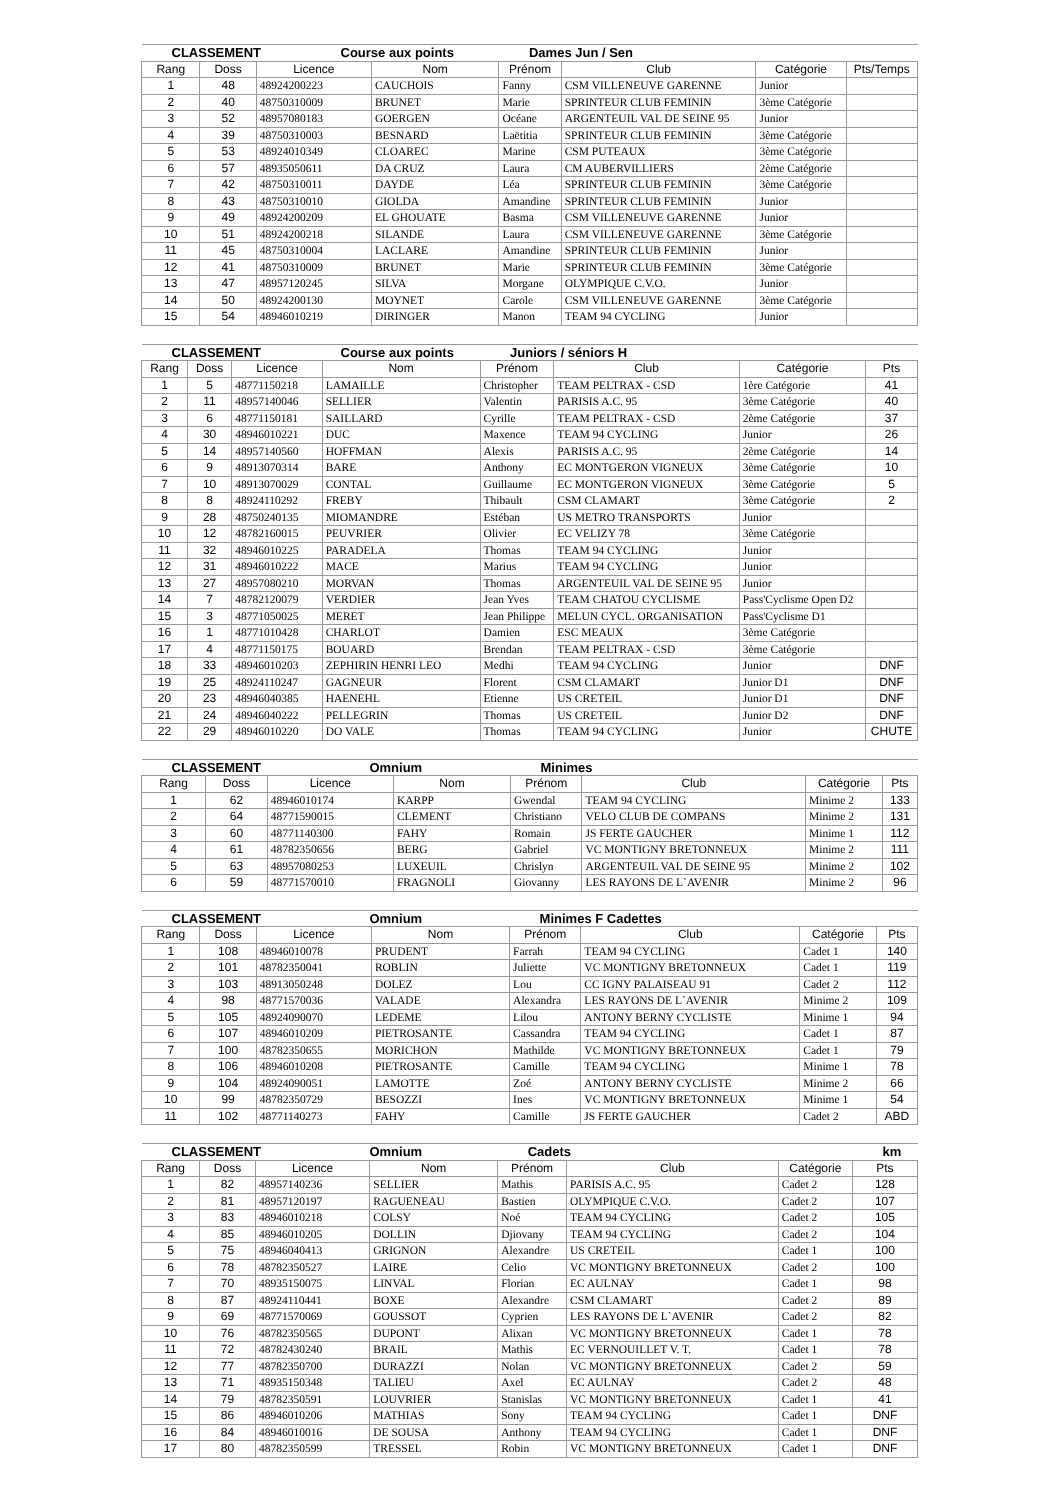| CLASSEMENT Course aux points | | | | Dames Jun / Sen | | | |
| --- | --- | --- | --- | --- | --- | --- | --- |
| Rang | Doss | Licence | Nom | Prénom | Club | Catégorie | Pts/Temps |
| 1 | 48 | 48924200223 | CAUCHOIS | Fanny | CSM VILLENEUVE GARENNE | Junior | |
| 2 | 40 | 48750310009 | BRUNET | Marie | SPRINTEUR CLUB FEMININ | 3ème Catégorie | |
| 3 | 52 | 48957080183 | GOERGEN | Océane | ARGENTEUIL VAL DE SEINE 95 | Junior | |
| 4 | 39 | 48750310003 | BESNARD | Laëtitia | SPRINTEUR CLUB FEMININ | 3ème Catégorie | |
| 5 | 53 | 48924010349 | CLOAREC | Marine | CSM PUTEAUX | 3ème Catégorie | |
| 6 | 57 | 48935050611 | DA CRUZ | Laura | CM AUBERVILLIERS | 2ème Catégorie | |
| 7 | 42 | 48750310011 | DAYDE | Léa | SPRINTEUR CLUB FEMININ | 3ème Catégorie | |
| 8 | 43 | 48750310010 | GIOLDA | Amandine | SPRINTEUR CLUB FEMININ | Junior | |
| 9 | 49 | 48924200209 | EL GHOUATE | Basma | CSM VILLENEUVE GARENNE | Junior | |
| 10 | 51 | 48924200218 | SILANDE | Laura | CSM VILLENEUVE GARENNE | 3ème Catégorie | |
| 11 | 45 | 48750310004 | LACLARE | Amandine | SPRINTEUR CLUB FEMININ | Junior | |
| 12 | 41 | 48750310009 | BRUNET | Marie | SPRINTEUR CLUB FEMININ | 3ème Catégorie | |
| 13 | 47 | 48957120245 | SILVA | Morgane | OLYMPIQUE C.V.O. | Junior | |
| 14 | 50 | 48924200130 | MOYNET | Carole | CSM VILLENEUVE GARENNE | 3ème Catégorie | |
| 15 | 54 | 48946010219 | DIRINGER | Manon | TEAM 94 CYCLING | Junior | |
| CLASSEMENT Course aux points | | | | Juniors / séniors H | | | |
| --- | --- | --- | --- | --- | --- | --- | --- |
| Rang | Doss | Licence | Nom | Prénom | Club | Catégorie | Pts |
| 1 | 5 | 48771150218 | LAMAILLE | Christopher | TEAM PELTRAX - CSD | 1ère Catégorie | 41 |
| 2 | 11 | 48957140046 | SELLIER | Valentin | PARISIS A.C. 95 | 3ème Catégorie | 40 |
| 3 | 6 | 48771150181 | SAILLARD | Cyrille | TEAM PELTRAX - CSD | 2ème Catégorie | 37 |
| 4 | 30 | 48946010221 | DUC | Maxence | TEAM 94 CYCLING | Junior | 26 |
| 5 | 14 | 48957140560 | HOFFMAN | Alexis | PARISIS A.C. 95 | 2ème Catégorie | 14 |
| 6 | 9 | 48913070314 | BARE | Anthony | EC MONTGERON VIGNEUX | 3ème Catégorie | 10 |
| 7 | 10 | 48913070029 | CONTAL | Guillaume | EC MONTGERON VIGNEUX | 3ème Catégorie | 5 |
| 8 | 8 | 48924110292 | FREBY | Thibault | CSM CLAMART | 3ème Catégorie | 2 |
| 9 | 28 | 48750240135 | MIOMANDRE | Estéban | US METRO TRANSPORTS | Junior | |
| 10 | 12 | 48782160015 | PEUVRIER | Olivier | EC VELIZY 78 | 3ème Catégorie | |
| 11 | 32 | 48946010225 | PARADELA | Thomas | TEAM 94 CYCLING | Junior | |
| 12 | 31 | 48946010222 | MACE | Marius | TEAM 94 CYCLING | Junior | |
| 13 | 27 | 48957080210 | MORVAN | Thomas | ARGENTEUIL VAL DE SEINE 95 | Junior | |
| 14 | 7 | 48782120079 | VERDIER | Jean Yves | TEAM CHATOU CYCLISME | Pass'Cyclisme Open D2 | |
| 15 | 3 | 48771050025 | MERET | Jean Philippe | MELUN CYCL. ORGANISATION | Pass'Cyclisme D1 | |
| 16 | 1 | 48771010428 | CHARLOT | Damien | ESC MEAUX | 3ème Catégorie | |
| 17 | 4 | 48771150175 | BOUARD | Brendan | TEAM PELTRAX - CSD | 3ème Catégorie | |
| 18 | 33 | 48946010203 | ZEPHIRIN HENRI LEO | Medhi | TEAM 94 CYCLING | Junior | DNF |
| 19 | 25 | 48924110247 | GAGNEUR | Florent | CSM CLAMART | Junior D1 | DNF |
| 20 | 23 | 48946040385 | HAENEHL | Etienne | US CRETEIL | Junior D1 | DNF |
| 21 | 24 | 48946040222 | PELLEGRIN | Thomas | US CRETEIL | Junior D2 | DNF |
| 22 | 29 | 48946010220 | DO VALE | Thomas | TEAM 94 CYCLING | Junior | CHUTE |
| CLASSEMENT Omnium | | | | Minimes | | | |
| --- | --- | --- | --- | --- | --- | --- | --- |
| Rang | Doss | Licence | Nom | Prénom | Club | Catégorie | Pts |
| 1 | 62 | 48946010174 | KARPP | Gwendal | TEAM 94 CYCLING | Minime 2 | 133 |
| 2 | 64 | 48771590015 | CLEMENT | Christiano | VELO CLUB DE COMPANS | Minime 2 | 131 |
| 3 | 60 | 48771140300 | FAHY | Romain | JS FERTE GAUCHER | Minime 1 | 112 |
| 4 | 61 | 48782350656 | BERG | Gabriel | VC MONTIGNY BRETONNEUX | Minime 2 | 111 |
| 5 | 63 | 48957080253 | LUXEUIL | Chrislyn | ARGENTEUIL VAL DE SEINE 95 | Minime 2 | 102 |
| 6 | 59 | 48771570010 | FRAGNOLI | Giovanny | LES RAYONS DE L`AVENIR | Minime 2 | 96 |
| CLASSEMENT Omnium | | | | Minimes F Cadettes | | | |
| --- | --- | --- | --- | --- | --- | --- | --- |
| Rang | Doss | Licence | Nom | Prénom | Club | Catégorie | Pts |
| 1 | 108 | 48946010078 | PRUDENT | Farrah | TEAM 94 CYCLING | Cadet 1 | 140 |
| 2 | 101 | 48782350041 | ROBLIN | Juliette | VC MONTIGNY BRETONNEUX | Cadet 1 | 119 |
| 3 | 103 | 48913050248 | DOLEZ | Lou | CC IGNY PALAISEAU 91 | Cadet 2 | 112 |
| 4 | 98 | 48771570036 | VALADE | Alexandra | LES RAYONS DE L`AVENIR | Minime 2 | 109 |
| 5 | 105 | 48924090070 | LEDEME | Lilou | ANTONY BERNY CYCLISTE | Minime 1 | 94 |
| 6 | 107 | 48946010209 | PIETROSANTE | Cassandra | TEAM 94 CYCLING | Cadet 1 | 87 |
| 7 | 100 | 48782350655 | MORICHON | Mathilde | VC MONTIGNY BRETONNEUX | Cadet 1 | 79 |
| 8 | 106 | 48946010208 | PIETROSANTE | Camille | TEAM 94 CYCLING | Minime 1 | 78 |
| 9 | 104 | 48924090051 | LAMOTTE | Zoé | ANTONY BERNY CYCLISTE | Minime 2 | 66 |
| 10 | 99 | 48782350729 | BESOZZI | Ines | VC MONTIGNY BRETONNEUX | Minime 1 | 54 |
| 11 | 102 | 48771140273 | FAHY | Camille | JS FERTE GAUCHER | Cadet 2 | ABD |
| CLASSEMENT Omnium | | | | Cadets | | | km |
| --- | --- | --- | --- | --- | --- | --- | --- |
| Rang | Doss | Licence | Nom | Prénom | Club | Catégorie | Pts |
| 1 | 82 | 48957140236 | SELLIER | Mathis | PARISIS A.C. 95 | Cadet 2 | 128 |
| 2 | 81 | 48957120197 | RAGUENEAU | Bastien | OLYMPIQUE C.V.O. | Cadet 2 | 107 |
| 3 | 83 | 48946010218 | COLSY | Noé | TEAM 94 CYCLING | Cadet 2 | 105 |
| 4 | 85 | 48946010205 | DOLLIN | Djiovany | TEAM 94 CYCLING | Cadet 2 | 104 |
| 5 | 75 | 48946040413 | GRIGNON | Alexandre | US CRETEIL | Cadet 1 | 100 |
| 6 | 78 | 48782350527 | LAIRE | Celio | VC MONTIGNY BRETONNEUX | Cadet 2 | 100 |
| 7 | 70 | 48935150075 | LINVAL | Florian | EC AULNAY | Cadet 1 | 98 |
| 8 | 87 | 48924110441 | BOXE | Alexandre | CSM CLAMART | Cadet 2 | 89 |
| 9 | 69 | 48771570069 | GOUSSOT | Cyprien | LES RAYONS DE L`AVENIR | Cadet 2 | 82 |
| 10 | 76 | 48782350565 | DUPONT | Alixan | VC MONTIGNY BRETONNEUX | Cadet 1 | 78 |
| 11 | 72 | 48782430240 | BRAIL | Mathis | EC VERNOUILLET V. T. | Cadet 1 | 78 |
| 12 | 77 | 48782350700 | DURAZZI | Nolan | VC MONTIGNY BRETONNEUX | Cadet 2 | 59 |
| 13 | 71 | 48935150348 | TALIEU | Axel | EC AULNAY | Cadet 2 | 48 |
| 14 | 79 | 48782350591 | LOUVRIER | Stanislas | VC MONTIGNY BRETONNEUX | Cadet 1 | 41 |
| 15 | 86 | 48946010206 | MATHIAS | Sony | TEAM 94 CYCLING | Cadet 1 | DNF |
| 16 | 84 | 48946010016 | DE SOUSA | Anthony | TEAM 94 CYCLING | Cadet 1 | DNF |
| 17 | 80 | 48782350599 | TRESSEL | Robin | VC MONTIGNY BRETONNEUX | Cadet 1 | DNF |